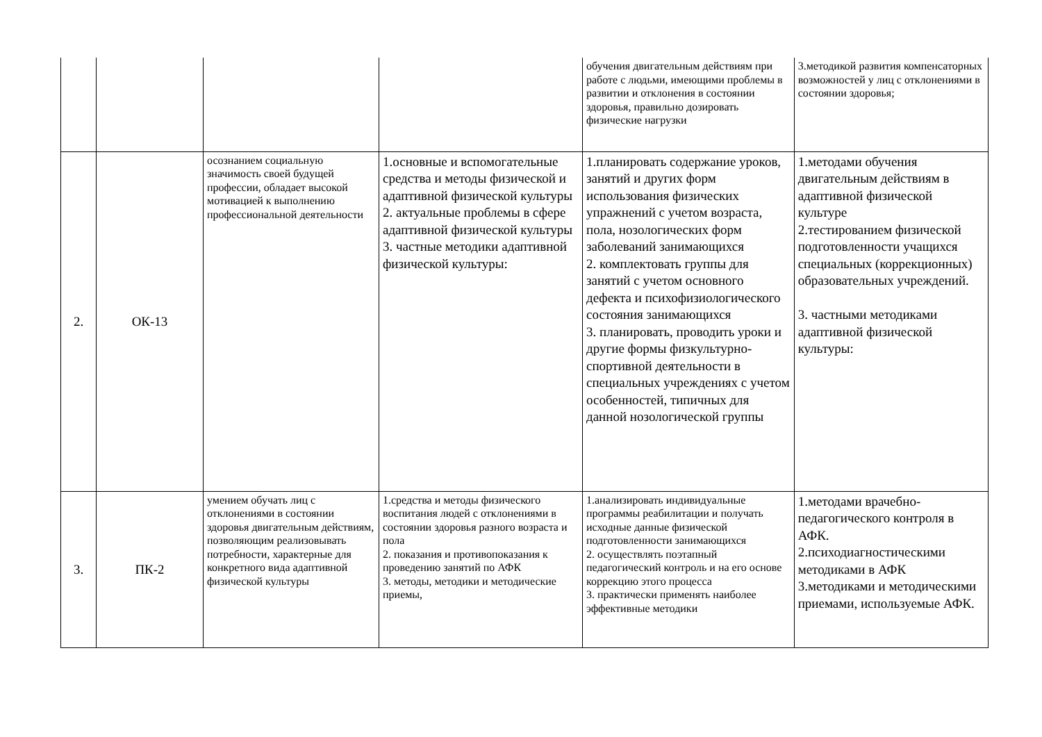| | | | | обучения двигательным действиям при работе с людьми, имеющими проблемы в развитии и отклонения в состоянии здоровья, правильно дозировать физические нагрузки | 3.методикой развития компенсаторных возможностей у лиц с отклонениями в состоянии здоровья; |
| 2. | ОК-13 | осознанием социальную значимость своей будущей профессии, обладает высокой мотивацией к выполнению профессиональной деятельности | 1.основные и вспомогательные средства и методы физической и адаптивной физической культуры 2. актуальные проблемы в сфере адаптивной физической культуры 3. частные методики адаптивной физической культуры: | 1.планировать содержание уроков, занятий и других форм использования физических упражнений с учетом возраста, пола, нозологических форм заболеваний занимающихся 2. комплектовать группы для занятий с учетом основного дефекта и психофизиологического состояния занимающихся 3. планировать, проводить уроки и другие формы физкультурно-спортивной деятельности в специальных учреждениях с учетом особенностей, типичных для данной нозологической группы | 1.методами обучения двигательным действиям в адаптивной физической культуре 2.тестированием физической подготовленности учащихся специальных (коррекционных) образовательных учреждений. 3. частными методиками адаптивной физической культуры: |
| 3. | ПК-2 | умением обучать лиц с отклонениями в состоянии здоровья двигательным действиям, позволяющим реализовывать потребности, характерные для конкретного вида адаптивной физической культуры | 1.средства и методы физического воспитания людей с отклонениями в состоянии здоровья разного возраста и пола 2. показания и противопоказания к проведению занятий по АФК 3. методы, методики и методические приемы, | 1.анализировать индивидуальные программы реабилитации и получать исходные данные физической подготовленности занимающихся 2. осуществлять поэтапный педагогический контроль и на его основе коррекцию этого процесса 3. практически применять наиболее эффективные методики | 1.методами врачебно-педагогического контроля в АФК. 2.психодиагностическими методиками в АФК 3.методиками и методическими приемами, используемые АФК. |